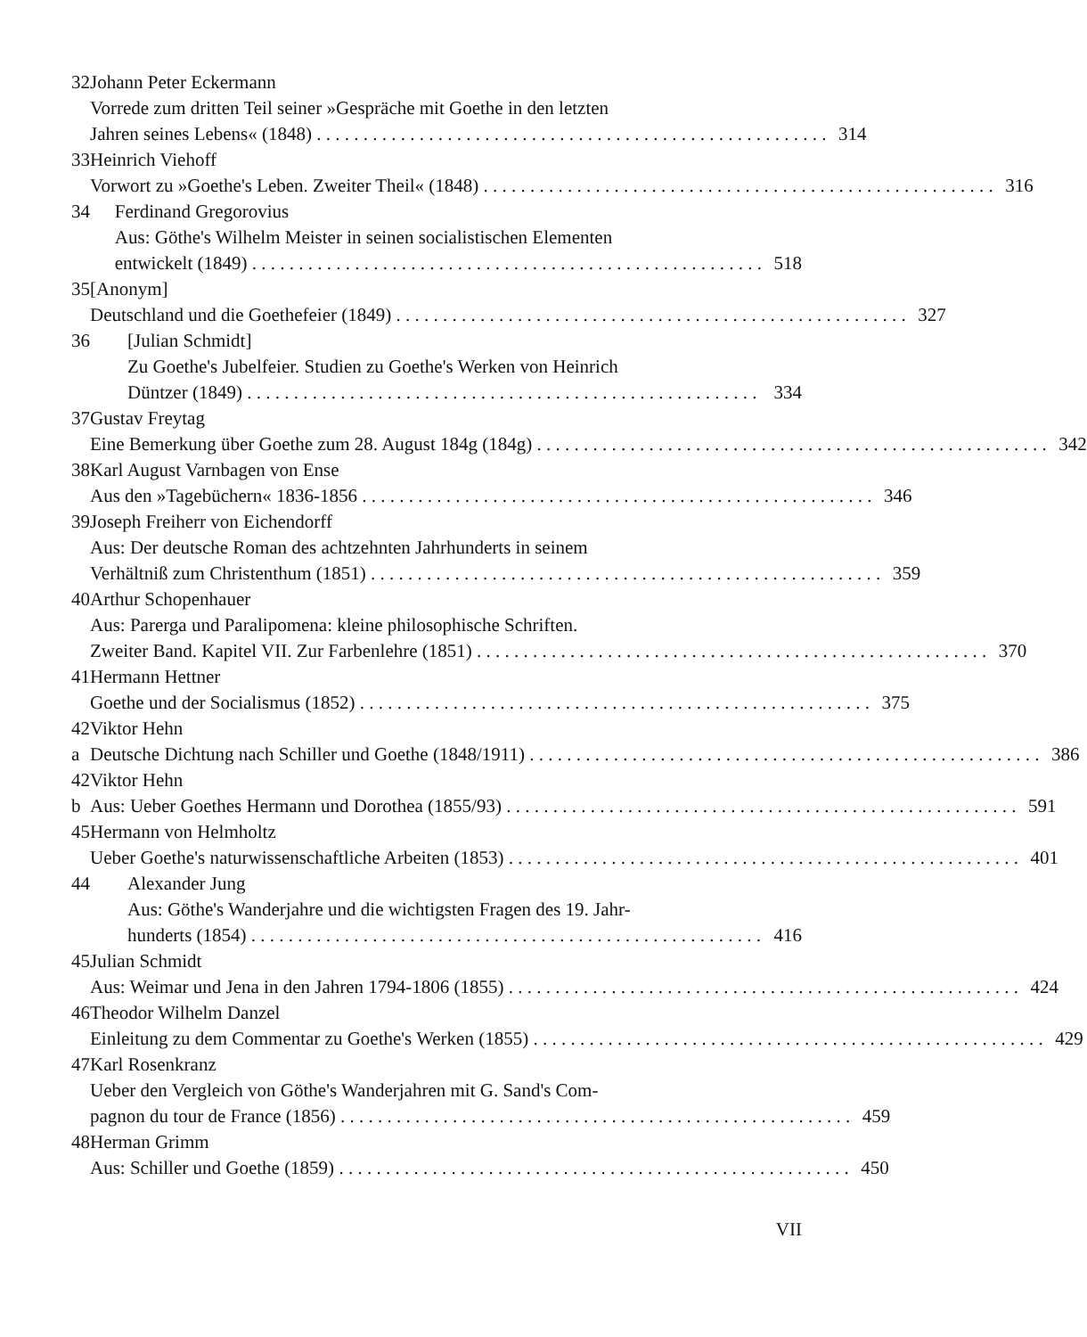32 Johann Peter Eckermann
Vorrede zum dritten Teil seiner »Gespräche mit Goethe in den letzten
Jahren seines Lebens« (1848) 314
33 Heinrich Viehoff
Vorwort zu »Goethe's Leben. Zweiter Theil« (1848) 316
34 Ferdinand Gregorovius
Aus: Göthe's Wilhelm Meister in seinen socialistischen Elementen
entwickelt (1849) 518
35 [Anonym]
Deutschland und die Goethefeier (1849) 327
36 [Julian Schmidt]
Zu Goethe's Jubelfeier. Studien zu Goethe's Werken von Heinrich
Düntzer (1849) 334
37 Gustav Freytag
Eine Bemerkung über Goethe zum 28. August 184g (184g) 342
38 Karl August Varnbagen von Ense
Aus den »Tagebüchern« 1836-1856 346
39 Joseph Freiherr von Eichendorff
Aus: Der deutsche Roman des achtzehnten Jahrhunderts in seinem
Verhältniß zum Christenthum (1851) 359
40 Arthur Schopenhauer
Aus: Parerga und Paralipomena: kleine philosophische Schriften.
Zweiter Band. Kapitel VII. Zur Farbenlehre (1851) 370
41 Hermann Hettner
Goethe und der Socialismus (1852) 375
42 a Viktor Hehn
Deutsche Dichtung nach Schiller und Goethe (1848/1911) 386
42 b Viktor Hehn
Aus: Ueber Goethes Hermann und Dorothea (1855/93) 591
45 Hermann von Helmholtz
Ueber Goethe's naturwissenschaftliche Arbeiten (1853) 401
44 Alexander Jung
Aus: Göthe's Wanderjahre und die wichtigsten Fragen des 19. Jahr-
hunderts (1854) 416
45 Julian Schmidt
Aus: Weimar und Jena in den Jahren 1794-1806 (1855) 424
46 Theodor Wilhelm Danzel
Einleitung zu dem Commentar zu Goethe's Werken (1855) 429
47 Karl Rosenkranz
Ueber den Vergleich von Göthe's Wanderjahren mit G. Sand's Com-
pagnon du tour de France (1856) 459
48 Herman Grimm
Aus: Schiller und Goethe (1859) 450
VII